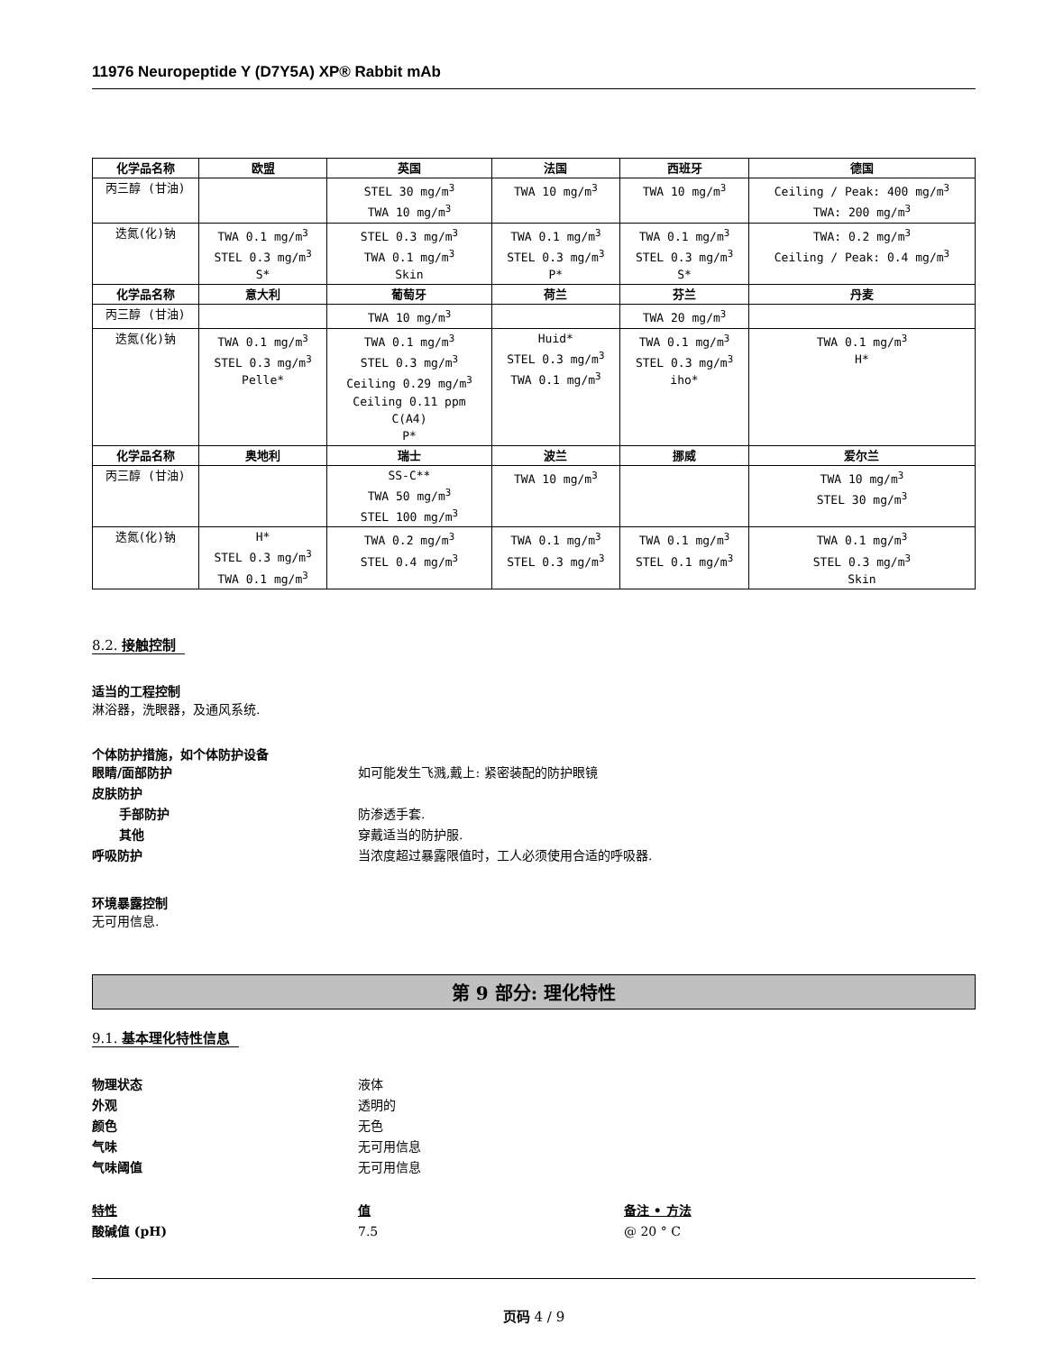11976 Neuropeptide Y (D7Y5A) XP® Rabbit mAb
| 化学品名称 | 欧盟 | 英国 | 法国 | 西班牙 | 德国 |
| --- | --- | --- | --- | --- | --- |
| 丙三醇 (甘油) | | STEL 30 mg/m<sup>3</sup> TWA 10 mg/m<sup>3</sup> | TWA 10 mg/m<sup>3</sup> | TWA 10 mg/m<sup>3</sup> | Ceiling / Peak: 400 mg/m<sup>3</sup> TWA: 200 mg/m<sup>3</sup> |
| 迭氮(化)钠 | TWA 0.1 mg/m<sup>3</sup> STEL 0.3 mg/m<sup>3</sup> S* | STEL 0.3 mg/m<sup>3</sup> TWA 0.1 mg/m<sup>3</sup> Skin | TWA 0.1 mg/m<sup>3</sup> STEL 0.3 mg/m<sup>3</sup> P* | TWA 0.1 mg/m<sup>3</sup> STEL 0.3 mg/m<sup>3</sup> S* | TWA: 0.2 mg/m<sup>3</sup> Ceiling / Peak: 0.4 mg/m<sup>3</sup> |
| 化学品名称 | 意大利 | 葡萄牙 | 荷兰 | 芬兰 | 丹麦 |
| 丙三醇 (甘油) | | TWA 10 mg/m<sup>3</sup> | | TWA 20 mg/m<sup>3</sup> | |
| 迭氮(化)钠 | TWA 0.1 mg/m<sup>3</sup> STEL 0.3 mg/m<sup>3</sup> Pelle* | TWA 0.1 mg/m<sup>3</sup> STEL 0.3 mg/m<sup>3</sup> Ceiling 0.29 mg/m<sup>3</sup> Ceiling 0.11 ppm C(A4) P* | Huid* STEL 0.3 mg/m<sup>3</sup> TWA 0.1 mg/m<sup>3</sup> | TWA 0.1 mg/m<sup>3</sup> STEL 0.3 mg/m<sup>3</sup> iho* | TWA 0.1 mg/m<sup>3</sup> H* |
| 化学品名称 | 奥地利 | 瑞士 | 波兰 | 挪威 | 爱尔兰 |
| 丙三醇 (甘油) | | SS-C** TWA 50 mg/m<sup>3</sup> STEL 100 mg/m<sup>3</sup> | TWA 10 mg/m<sup>3</sup> | | TWA 10 mg/m<sup>3</sup> STEL 30 mg/m<sup>3</sup> |
| 迭氮(化)钠 | H* STEL 0.3 mg/m<sup>3</sup> TWA 0.1 mg/m<sup>3</sup> | TWA 0.2 mg/m<sup>3</sup> STEL 0.4 mg/m<sup>3</sup> | TWA 0.1 mg/m<sup>3</sup> STEL 0.3 mg/m<sup>3</sup> | TWA 0.1 mg/m<sup>3</sup> STEL 0.1 mg/m<sup>3</sup> | TWA 0.1 mg/m<sup>3</sup> STEL 0.3 mg/m<sup>3</sup> Skin |
8.2. 接触控制
适当的工程控制
淋浴器，洗眼器，及通风系统.
个体防护措施，如个体防护设备
眼睛/面部防护 如可能发生飞溅,戴上: 紧密装配的防护眼镜
皮肤防护
手部防护 防渗透手套.
其他 穿戴适当的防护服.
呼吸防护 当浓度超过暴露限值时，工人必须使用合适的呼吸器.
环境暴露控制
无可用信息.
第 9 部分: 理化特性
9.1. 基本理化特性信息
物理状态 液体
外观 透明的
颜色 无色
气味 无可用信息
气味阈值 无可用信息
特性 值 备注 • 方法
酸碱值 (pH) 7.5 @ 20 ° C
页码 4 / 9